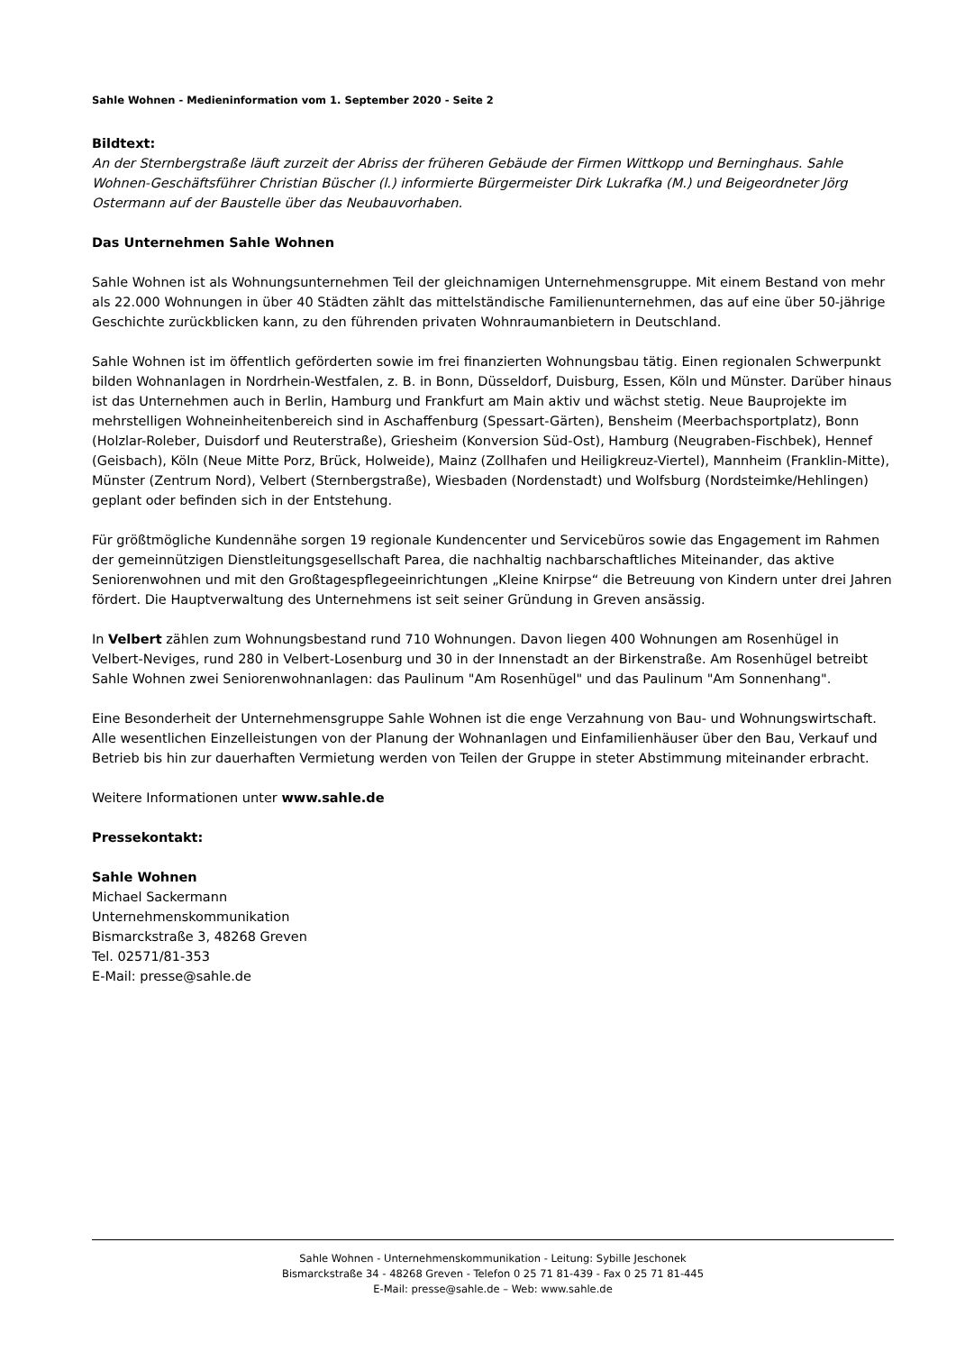Sahle Wohnen - Medieninformation vom 1. September 2020 - Seite 2
Bildtext:
An der Sternbergstraße läuft zurzeit der Abriss der früheren Gebäude der Firmen Wittkopp und Berninghaus. Sahle Wohnen-Geschäftsführer Christian Büscher (l.) informierte Bürgermeister Dirk Lukrafka (M.) und Beigeordneter Jörg Ostermann auf der Baustelle über das Neubauvorhaben.
Das Unternehmen Sahle Wohnen
Sahle Wohnen ist als Wohnungsunternehmen Teil der gleichnamigen Unternehmensgruppe. Mit einem Bestand von mehr als 22.000 Wohnungen in über 40 Städten zählt das mittelständische Familienunternehmen, das auf eine über 50-jährige Geschichte zurückblicken kann, zu den führenden privaten Wohnraumanbietern in Deutschland.
Sahle Wohnen ist im öffentlich geförderten sowie im frei finanzierten Wohnungsbau tätig. Einen regionalen Schwerpunkt bilden Wohnanlagen in Nordrhein-Westfalen, z. B. in Bonn, Düsseldorf, Duisburg, Essen, Köln und Münster. Darüber hinaus ist das Unternehmen auch in Berlin, Hamburg und Frankfurt am Main aktiv und wächst stetig. Neue Bauprojekte im mehrstelligen Wohneinheitenbereich sind in Aschaffenburg (Spessart-Gärten), Bensheim (Meerbachsportplatz), Bonn (Holzlar-Roleber, Duisdorf und Reuterstraße), Griesheim (Konversion Süd-Ost), Hamburg (Neugraben-Fischbek), Hennef (Geisbach), Köln (Neue Mitte Porz, Brück, Holweide), Mainz (Zollhafen und Heiligkreuz-Viertel), Mannheim (Franklin-Mitte), Münster (Zentrum Nord), Velbert (Sternbergstraße), Wiesbaden (Nordenstadt) und Wolfsburg (Nordsteimke/Hehlingen) geplant oder befinden sich in der Entstehung.
Für größtmögliche Kundennähe sorgen 19 regionale Kundencenter und Servicebüros sowie das Engagement im Rahmen der gemeinnützigen Dienstleitungsgesellschaft Parea, die nachhaltig nachbarschaftliches Miteinander, das aktive Seniorenwohnen und mit den Großtagespflegeeinrichtungen „Kleine Knirpse“ die Betreuung von Kindern unter drei Jahren fördert. Die Hauptverwaltung des Unternehmens ist seit seiner Gründung in Greven ansässig.
In Velbert zählen zum Wohnungsbestand rund 710 Wohnungen. Davon liegen 400 Wohnungen am Rosenhügel in Velbert-Neviges, rund 280 in Velbert-Losenburg und 30 in der Innenstadt an der Birkenstraße. Am Rosenhügel betreibt Sahle Wohnen zwei Seniorenwohnanlagen: das Paulinum "Am Rosenhügel" und das Paulinum "Am Sonnenhang".
Eine Besonderheit der Unternehmensgruppe Sahle Wohnen ist die enge Verzahnung von Bau- und Wohnungswirtschaft. Alle wesentlichen Einzelleistungen von der Planung der Wohnanlagen und Einfamilienhäuser über den Bau, Verkauf und Betrieb bis hin zur dauerhaften Vermietung werden von Teilen der Gruppe in steter Abstimmung miteinander erbracht.
Weitere Informationen unter www.sahle.de
Pressekontakt:
Sahle Wohnen
Michael Sackermann
Unternehmenskommunikation
Bismarckstraße 3, 48268 Greven
Tel. 02571/81-353
E-Mail: presse@sahle.de
Sahle Wohnen - Unternehmenskommunikation - Leitung: Sybille Jeschonek
Bismarckstraße 34 - 48268 Greven - Telefon 0 25 71 81-439 - Fax 0 25 71 81-445
E-Mail: presse@sahle.de – Web: www.sahle.de